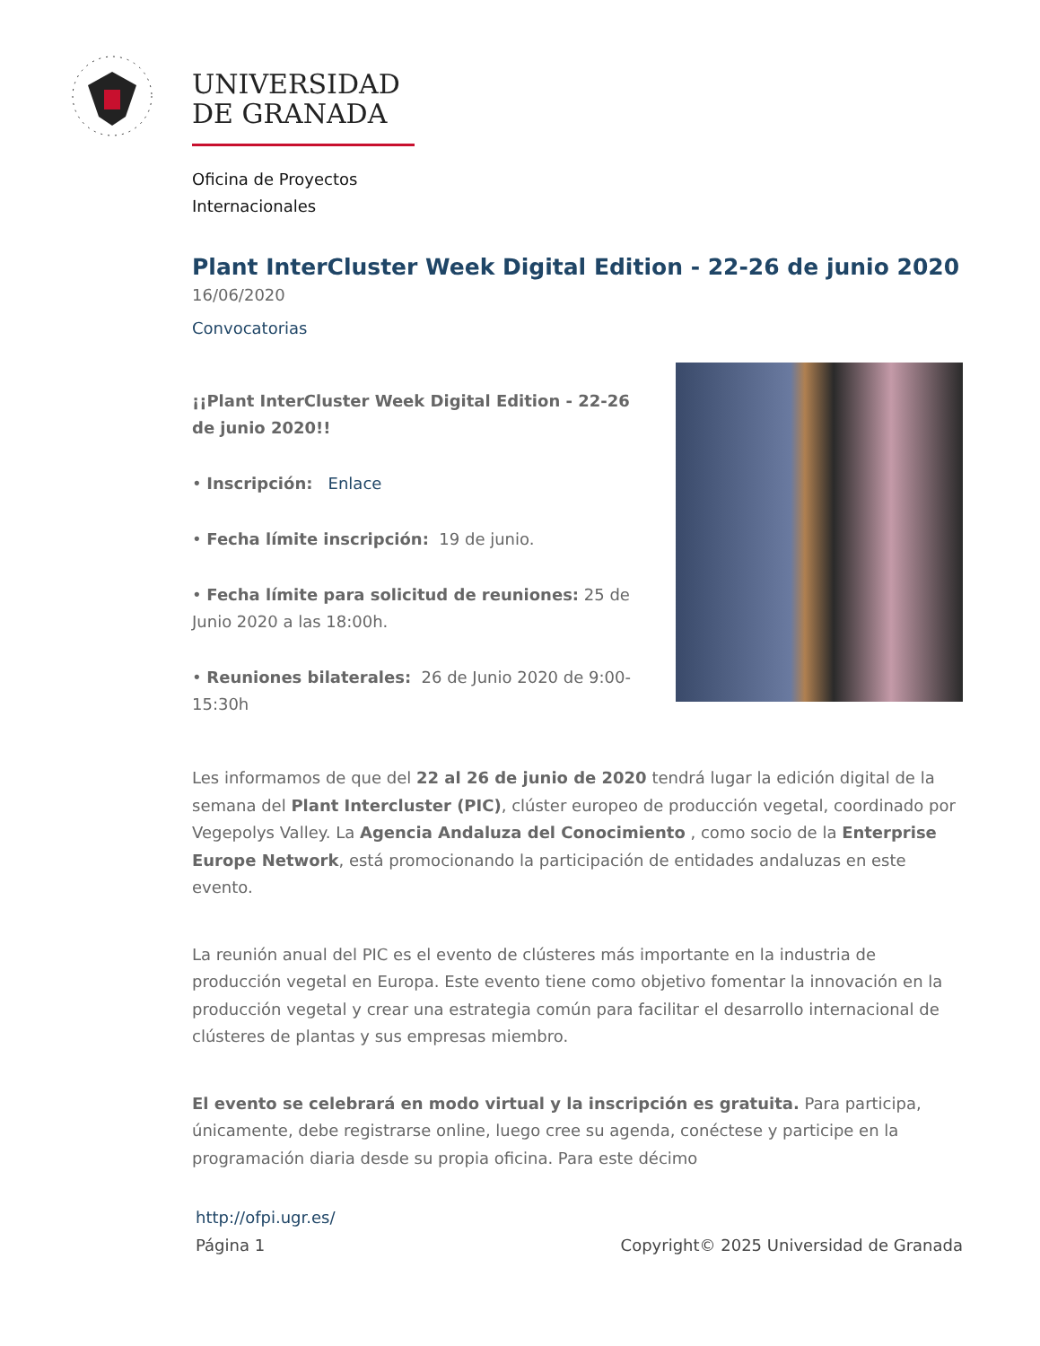UNIVERSIDAD
DE GRANADA
Oficina de Proyectos
Internacionales
Plant InterCluster Week Digital Edition - 22-26 de junio 2020
16/06/2020
Convocatorias
¡¡Plant InterCluster Week Digital Edition - 22-26 de junio 2020!!
• Inscripción: Enlace
• Fecha límite inscripción: 19 de junio.
• Fecha límite para solicitud de reuniones: 25 de Junio 2020 a las 18:00h.
• Reuniones bilaterales: 26 de Junio 2020 de 9:00-15:30h
Les informamos de que del 22 al 26 de junio de 2020 tendrá lugar la edición digital de la semana del Plant Intercluster (PIC), clúster europeo de producción vegetal, coordinado por Vegepolys Valley. La Agencia Andaluza del Conocimiento , como socio de la Enterprise Europe Network, está promocionando la participación de entidades andaluzas en este evento.
La reunión anual del PIC es el evento de clústeres más importante en la industria de producción vegetal en Europa. Este evento tiene como objetivo fomentar la innovación en la producción vegetal y crear una estrategia común para facilitar el desarrollo internacional de clústeres de plantas y sus empresas miembro.
El evento se celebrará en modo virtual y la inscripción es gratuita. Para participa, únicamente, debe registrarse online, luego cree su agenda, conéctese y participe en la programación diaria desde su propia oficina. Para este décimo
http://ofpi.ugr.es/
Página 1 Copyright© 2025 Universidad de Granada